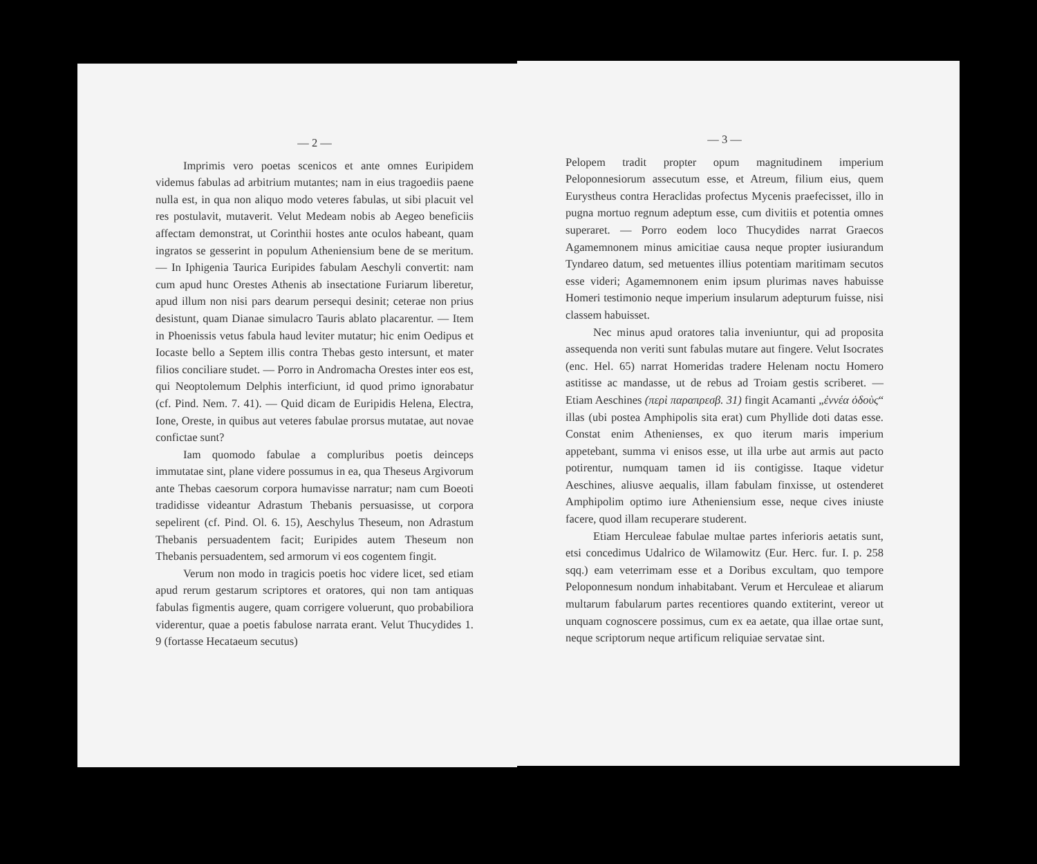— 2 —
Imprimis vero poetas scenicos et ante omnes Euripidem videmus fabulas ad arbitrium mutantes; nam in eius tragoediis paene nulla est, in qua non aliquo modo veteres fabulas, ut sibi placuit vel res postulavit, mutaverit. Velut Medeam nobis ab Aegeo beneficiis affectam demonstrat, ut Corinthii hostes ante oculos habeant, quam ingratos se gesserint in populum Atheniensium bene de se meritum. — In Iphigenia Taurica Euripides fabulam Aeschyli convertit: nam cum apud hunc Orestes Athenis ab insectatione Furiarum liberetur, apud illum non nisi pars dearum persequi desinit; ceterae non prius desistunt, quam Dianae simulacro Tauris ablato placarentur. — Item in Phoenissis vetus fabula haud leviter mutatur; hic enim Oedipus et Iocaste bello a Septem illis contra Thebas gesto intersunt, et mater filios conciliare studet. — Porro in Andromacha Orestes inter eos est, qui Neoptolemum Delphis interficiunt, id quod primo ignorabatur (cf. Pind. Nem. 7. 41). — Quid dicam de Euripidis Helena, Electra, Ione, Oreste, in quibus aut veteres fabulae prorsus mutatae, aut novae confictae sunt?
Iam quomodo fabulae a compluribus poetis deinceps immutatae sint, plane videre possumus in ea, qua Theseus Argivorum ante Thebas caesorum corpora humavisse narratur; nam cum Boeoti tradidisse videantur Adrastum Thebanis persuasisse, ut corpora sepelirent (cf. Pind. Ol. 6. 15), Aeschylus Theseum, non Adrastum Thebanis persuadentem facit; Euripides autem Theseum non Thebanis persuadentem, sed armorum vi eos cogentem fingit.
Verum non modo in tragicis poetis hoc videre licet, sed etiam apud rerum gestarum scriptores et oratores, qui non tam antiquas fabulas figmentis augere, quam corrigere voluerunt, quo probabiliora viderentur, quae a poetis fabulose narrata erant. Velut Thucydides 1. 9 (fortasse Hecataeum secutus)
— 3 —
Pelopem tradit propter opum magnitudinem imperium Peloponnesiorum assecutum esse, et Atreum, filium eius, quem Eurystheus contra Heraclidas profectus Mycenis praefecisset, illo in pugna mortuo regnum adeptum esse, cum divitiis et potentia omnes superaret. — Porro eodem loco Thucydides narrat Graecos Agamemnonem minus amicitiae causa neque propter iusiurandum Tyndareo datum, sed metuentes illius potentiam maritimam secutos esse videri; Agamemnonem enim ipsum plurimas naves habuisse Homeri testimonio neque imperium insularum adepturum fuisse, nisi classem habuisset.
Nec minus apud oratores talia inveniuntur, qui ad proposita assequenda non veriti sunt fabulas mutare aut fingere. Velut Isocrates (enc. Hel. 65) narrat Homeridas tradere Helenam noctu Homero astitisse ac mandasse, ut de rebus ad Troiam gestis scriberet. — Etiam Aeschines (περὶ παραπρεσβ. 31) fingit Acamanti „ἐννέα ὁδοὺς“ illas (ubi postea Amphipolis sita erat) cum Phyllide doti datas esse. Constat enim Athenienses, ex quo iterum maris imperium appetebant, summa vi enisos esse, ut illa urbe aut armis aut pacto potirentur, numquam tamen id iis contigisse. Itaque videtur Aeschines, aliusve aequalis, illam fabulam finxisse, ut ostenderet Amphipolim optimo iure Atheniensium esse, neque cives iniuste facere, quod illam recuperare studerent.
Etiam Herculeae fabulae multae partes inferioris aetatis sunt, etsi concedimus Udalrico de Wilamowitz (Eur. Herc. fur. I. p. 258 sqq.) eam veterrimam esse et a Doribus excultam, quo tempore Peloponnesum nondum inhabitabant. Verum et Herculeae et aliarum multarum fabularum partes recentiores quando extiterint, vereor ut unquam cognoscere possimus, cum ex ea aetate, qua illae ortae sunt, neque scriptorum neque artificum reliquiae servatae sint.